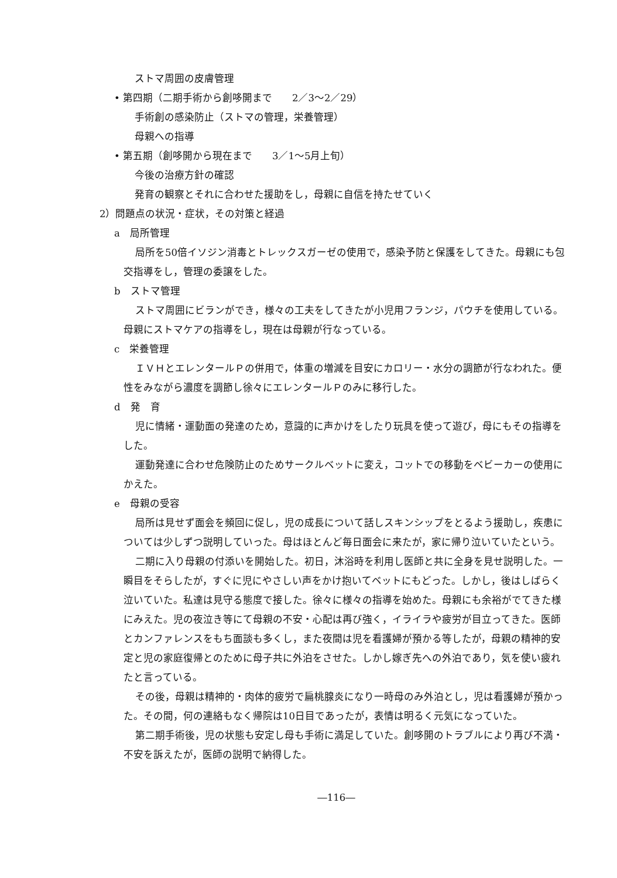ストマ周囲の皮膚管理
• 第四期（二期手術から創哆開まで　　2／3～2／29）
手術創の感染防止（ストマの管理，栄養管理）
母親への指導
• 第五期（創哆開から現在まで　　3／1～5月上旬）
今後の治療方針の確認
発育の観察とそれに合わせた援助をし，母親に自信を持たせていく
2）問題点の状況・症状，その対策と経過
a　局所管理
局所を50倍イソジン消毒とトレックスガーゼの使用で，感染予防と保護をしてきた。母親にも包交指導をし，管理の委譲をした。
b　ストマ管理
ストマ周囲にビランができ，様々の工夫をしてきたが小児用フランジ，パウチを使用している。母親にストマケアの指導をし，現在は母親が行なっている。
c　栄養管理
ＩＶＨとエレンタールＰの併用で，体重の増減を目安にカロリー・水分の調節が行なわれた。便性をみながら濃度を調節し徐々にエレンタールＰのみに移行した。
d　発　育
児に情緒・運動面の発達のため，意識的に声かけをしたり玩具を使って遊び，母にもその指導をした。
運動発達に合わせ危険防止のためサークルベットに変え，コットでの移動をベビーカーの使用にかえた。
e　母親の受容
局所は見せず面会を頻回に促し，児の成長について話しスキンシップをとるよう援助し，疾患については少しずつ説明していった。母はほとんど毎日面会に来たが，家に帰り泣いていたという。
二期に入り母親の付添いを開始した。初日，沐浴時を利用し医師と共に全身を見せ説明した。一瞬目をそらしたが，すぐに児にやさしい声をかけ抱いてベットにもどった。しかし，後はしばらく泣いていた。私達は見守る態度で接した。徐々に様々の指導を始めた。母親にも余裕がでてきた様にみえた。児の夜泣き等にて母親の不安・心配は再び強く，イライラや疲労が目立ってきた。医師とカンファレンスをもち面談も多くし，また夜間は児を看護婦が預かる等したが，母親の精神的安定と児の家庭復帰とのために母子共に外泊をさせた。しかし嫁ぎ先への外泊であり，気を使い疲れたと言っている。
その後，母親は精神的・肉体的疲労で扁桃腺炎になり一時母のみ外泊とし，児は看護婦が預かった。その間，何の連絡もなく帰院は10日目であったが，表情は明るく元気になっていた。
第二期手術後，児の状態も安定し母も手術に満足していた。創哆開のトラブルにより再び不満・不安を訴えたが，医師の説明で納得した。
―116―